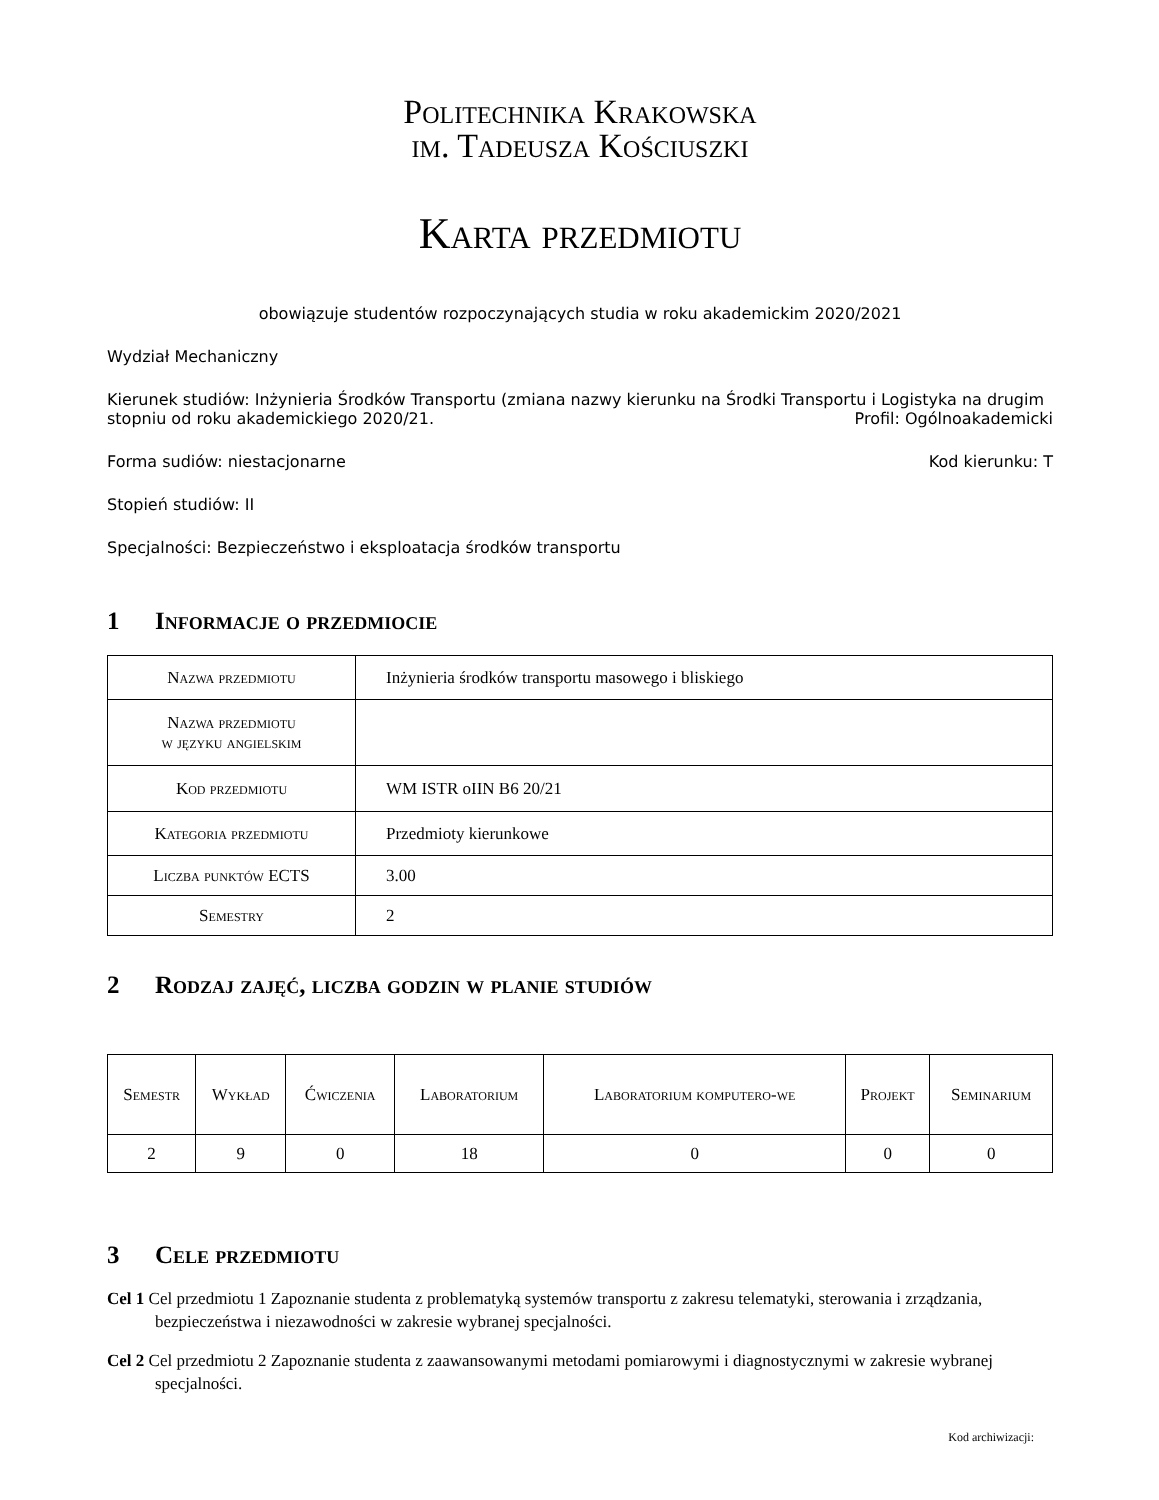Politechnika Krakowska
im. Tadeusza Kościuszki
Karta przedmiotu
obowiązuje studentów rozpoczynających studia w roku akademickim 2020/2021
Wydział Mechaniczny
Kierunek studiów: Inżynieria Środków Transportu (zmiana nazwy kierunku na Środki Transportu i Logistyka na drugim
stopniu od roku akademickiego 2020/21. Profil: Ogólnoakademicki
Forma sudiów: niestacjonarne Kod kierunku: T
Stopień studiów: II
Specjalności: Bezpieczeństwo i eksploatacja środków transportu
1 Informacje o przedmiocie
| Nazwa przedmiotu | Inżynieria środków transportu masowego i bliskiego |
| Nazwa przedmiotu w języku angielskim | |
| Kod przedmiotu | WM ISTR oIIN B6 20/21 |
| Kategoria przedmiotu | Przedmioty kierunkowe |
| Liczba punktów ECTS | 3.00 |
| Semestry | 2 |
2 Rodzaj zajęć, liczba godzin w planie studiów
| Semestr | Wykład | Ćwiczenia | Laboratorium | Laboratorium komputero-we | Projekt | Seminarium |
| 2 | 9 | 0 | 18 | 0 | 0 | 0 |
3 Cele przedmiotu
Cel 1 Cel przedmiotu 1 Zapoznanie studenta z problematyką systemów transportu z zakresu telematyki, sterowania i zrządzania, bezpieczeństwa i niezawodności w zakresie wybranej specjalności.
Cel 2 Cel przedmiotu 2 Zapoznanie studenta z zaawansowanymi metodami pomiarowymi i diagnostycznymi w zakresie wybranej specjalności.
Kod archiwizacji: